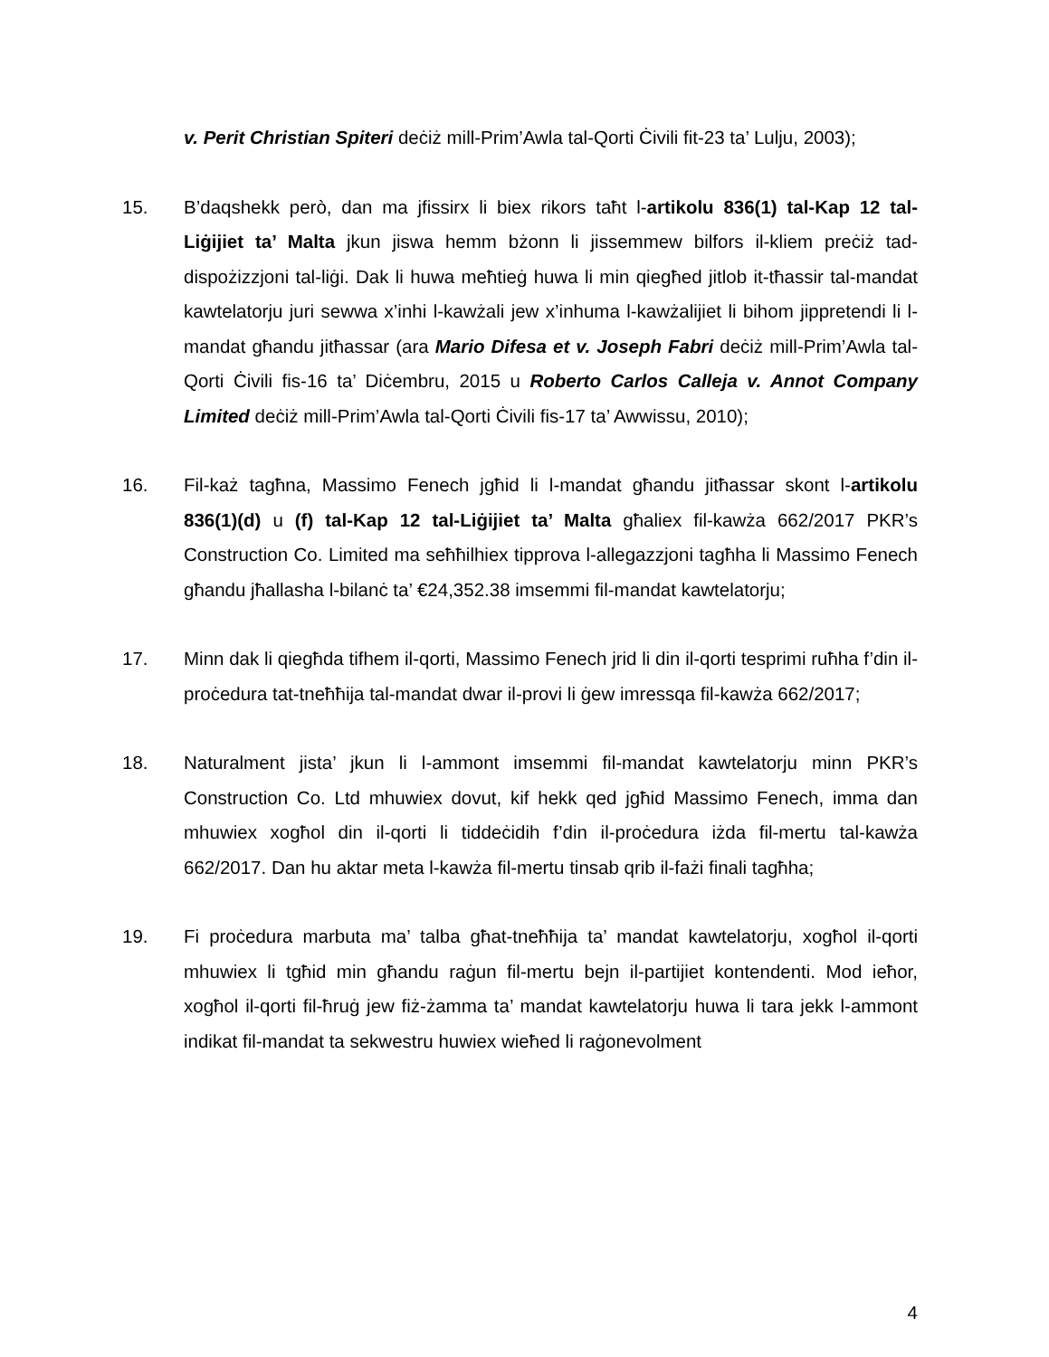v. Perit Christian Spiteri deċiż mill-Prim’Awla tal-Qorti Ċivili fit-23 ta’ Lulju, 2003);
15. B’daqshekk però, dan ma jfissirx li biex rikors taħt l-artikolu 836(1) tal-Kap 12 tal-Liġijiet ta’ Malta jkun jiswa hemm bżonn li jissemmew bilfors il-kliem preċiż tad-dispożizzjoni tal-liġi. Dak li huwa meħtieġ huwa li min qiegħed jitlob it-tħassir tal-mandat kawtelatorju juri sewwa x’inhi l-kawżali jew x’inhuma l-kawżalijiet li bihom jippretendi li l-mandat għandu jitħassar (ara Mario Difesa et v. Joseph Fabri deċiż mill-Prim’Awla tal-Qorti Ċivili fis-16 ta’ Diċembru, 2015 u Roberto Carlos Calleja v. Annot Company Limited deċiż mill-Prim’Awla tal-Qorti Ċivili fis-17 ta’ Awwissu, 2010);
16. Fil-każ tagħna, Massimo Fenech jgħid li l-mandat għandu jitħassar skont l-artikolu 836(1)(d) u (f) tal-Kap 12 tal-Liġijiet ta’ Malta għaliex fil-kawża 662/2017 PKR’s Construction Co. Limited ma seħħilhiex tipprova l-allegazzjoni tagħha li Massimo Fenech għandu jħallasha l-bilanċ ta’ €24,352.38 imsemmi fil-mandat kawtelatorju;
17. Minn dak li qiegħda tifhem il-qorti, Massimo Fenech jrid li din il-qorti tesprimi ruħha f’din il-proċedura tat-tneħħija tal-mandat dwar il-provi li ġew imressqa fil-kawża 662/2017;
18. Naturalment jista’ jkun li l-ammont imsemmi fil-mandat kawtelatorju minn PKR’s Construction Co. Ltd mhuwiex dovut, kif hekk qed jgħid Massimo Fenech, imma dan mhuwiex xogħol din il-qorti li tiddeċidih f’din il-proċedura iżda fil-mertu tal-kawża 662/2017. Dan hu aktar meta l-kawża fil-mertu tinsab qrib il-fażi finali tagħha;
19. Fi proċedura marbuta ma’ talba għat-tneħħija ta’ mandat kawtelatorju, xogħol il-qorti mhuwiex li tgħid min għandu raġun fil-mertu bejn il-partijiet kontendenti. Mod ieħor, xogħol il-qorti fil-ħruġ jew fiż-żamma ta’ mandat kawtelatorju huwa li tara jekk l-ammont indikat fil-mandat ta sekwestru huwiex wieħed li raġonevolment
4